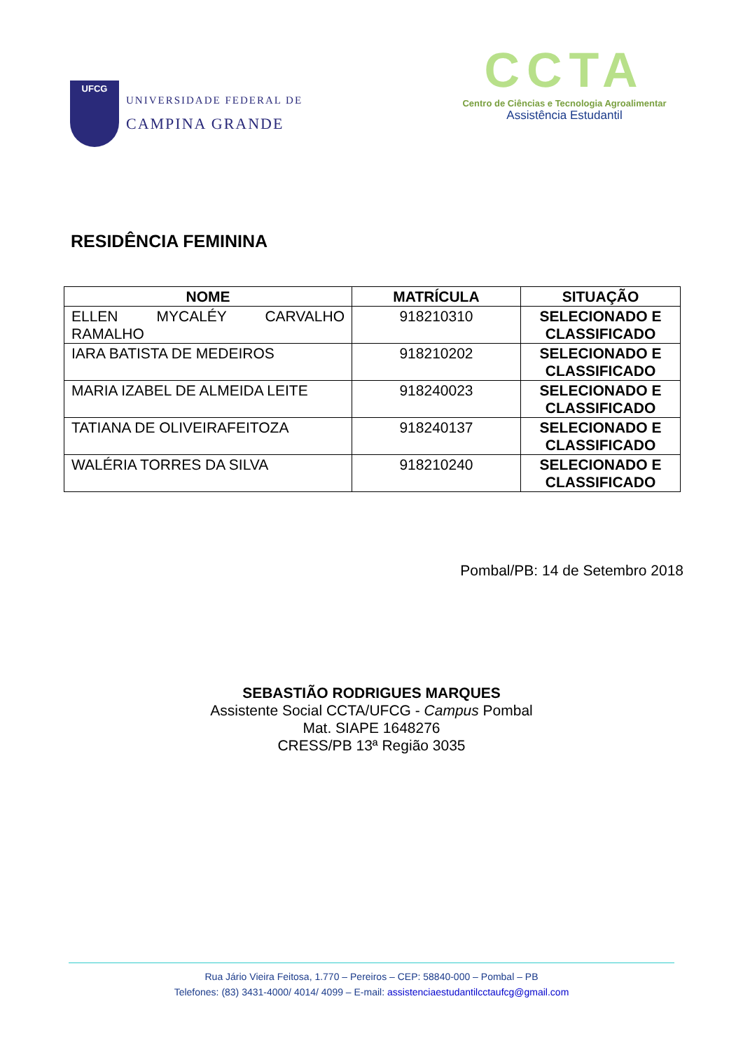UFCG
UNIVERSIDADE FEDERAL DE
CAMPINA GRANDE
CCTA
Centro de Ciências e Tecnologia Agroalimentar
Assistência Estudantil
RESIDÊNCIA FEMININA
| NOME | MATRÍCULA | SITUAÇÃO |
| --- | --- | --- |
| ELLEN MYCALÉY CARVALHO RAMALHO | 918210310 | SELECIONADO E CLASSIFICADO |
| IARA BATISTA DE MEDEIROS | 918210202 | SELECIONADO E CLASSIFICADO |
| MARIA IZABEL DE ALMEIDA LEITE | 918240023 | SELECIONADO E CLASSIFICADO |
| TATIANA DE OLIVEIRAFEITOZA | 918240137 | SELECIONADO E CLASSIFICADO |
| WALÉRIA TORRES DA SILVA | 918210240 | SELECIONADO E CLASSIFICADO |
Pombal/PB: 14 de Setembro 2018
SEBASTIÃO RODRIGUES MARQUES
Assistente Social CCTA/UFCG - Campus Pombal
Mat. SIAPE 1648276
CRESS/PB 13ª Região 3035
Rua Jário Vieira Feitosa, 1.770 – Pereiros – CEP: 58840-000 – Pombal – PB
Telefones: (83) 3431-4000/ 4014/ 4099 – E-mail: assistenciaestudantilcctaufcg@gmail.com